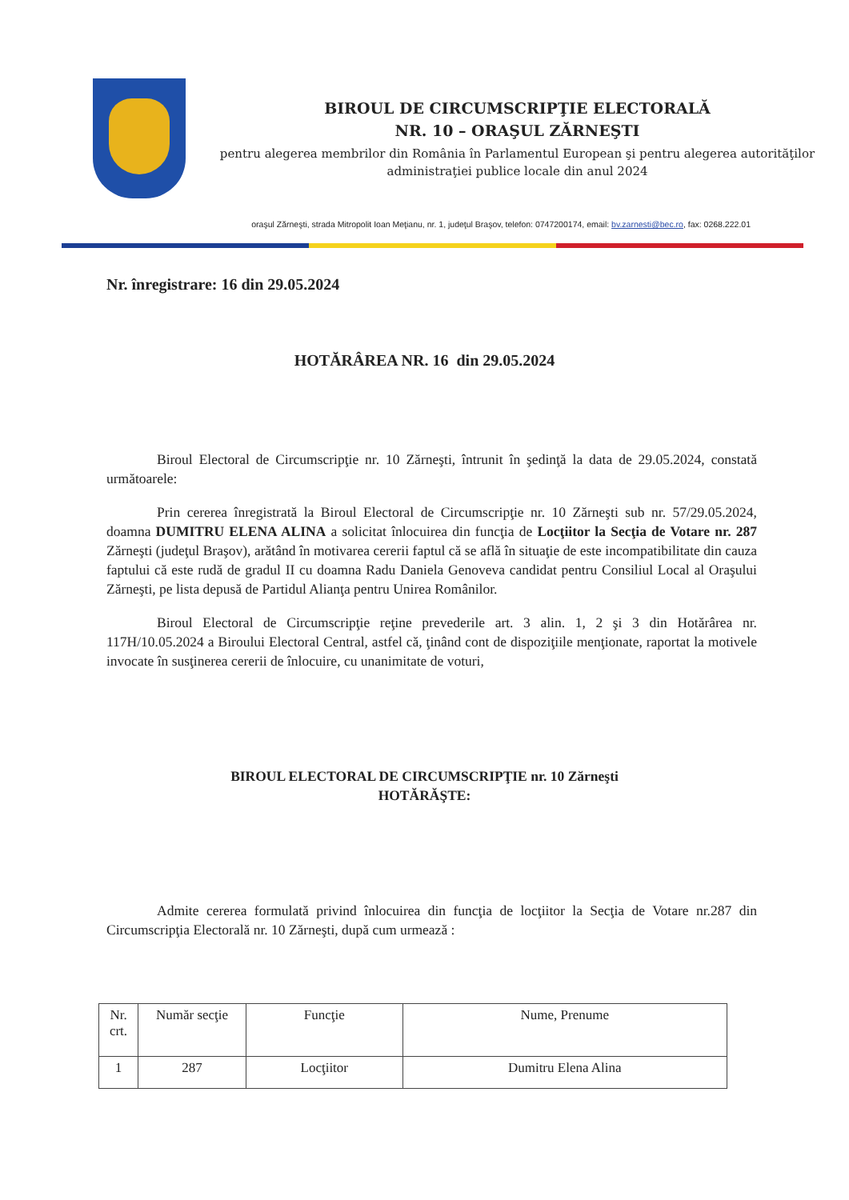BIROUL DE CIRCUMSCRIPŢIE ELECTORALĂ
NR. 10 – ORAŞUL ZĂRNEŞTI
pentru alegerea membrilor din România în Parlamentul European şi pentru alegerea autorităţilor administraţiei publice locale din anul 2024
oraşul Zărneşti, strada Mitropolit Ioan Meţianu, nr. 1, judeţul Braşov, telefon: 0747200174, email: bv.zarnesti@bec.ro, fax: 0268.222.01
Nr. înregistrare: 16 din 29.05.2024
HOTĂRÂREA NR. 16 din 29.05.2024
Biroul Electoral de Circumscripţie nr. 10 Zărneşti, întrunit în şedinţă la data de 29.05.2024, constată următoarele:
Prin cererea înregistrată la Biroul Electoral de Circumscripţie nr. 10 Zărneşti sub nr. 57/29.05.2024, doamna DUMITRU ELENA ALINA a solicitat înlocuirea din funcţia de Locţiitor la Secţia de Votare nr. 287 Zărneşti (judeţul Braşov), arătând în motivarea cererii faptul că se află în situaţie de este incompatibilitate din cauza faptului că este rudă de gradul II cu doamna Radu Daniela Genoveva candidat pentru Consiliul Local al Oraşului Zărneşti, pe lista depusă de Partidul Alianţa pentru Unirea Românilor.
Biroul Electoral de Circumscripţie reţine prevederile art. 3 alin. 1, 2 şi 3 din Hotărârea nr. 117H/10.05.2024 a Biroului Electoral Central, astfel că, ţinând cont de dispoziţiile menţionate, raportat la motivele invocate în susţinerea cererii de înlocuire, cu unanimitate de voturi,
BIROUL ELECTORAL DE CIRCUMSCRIPŢIE nr. 10 Zărneşti
HOTĂRĂŞTE:
Admite cererea formulată privind înlocuirea din funcţia de locţiitor la Secţia de Votare nr.287 din Circumscripţia Electorală nr. 10 Zărneşti, după cum urmează :
| Nr. crt. | Număr secţie | Funcţie | Nume, Prenume |
| 1 | 287 | Locţiitor | Dumitru Elena Alina |